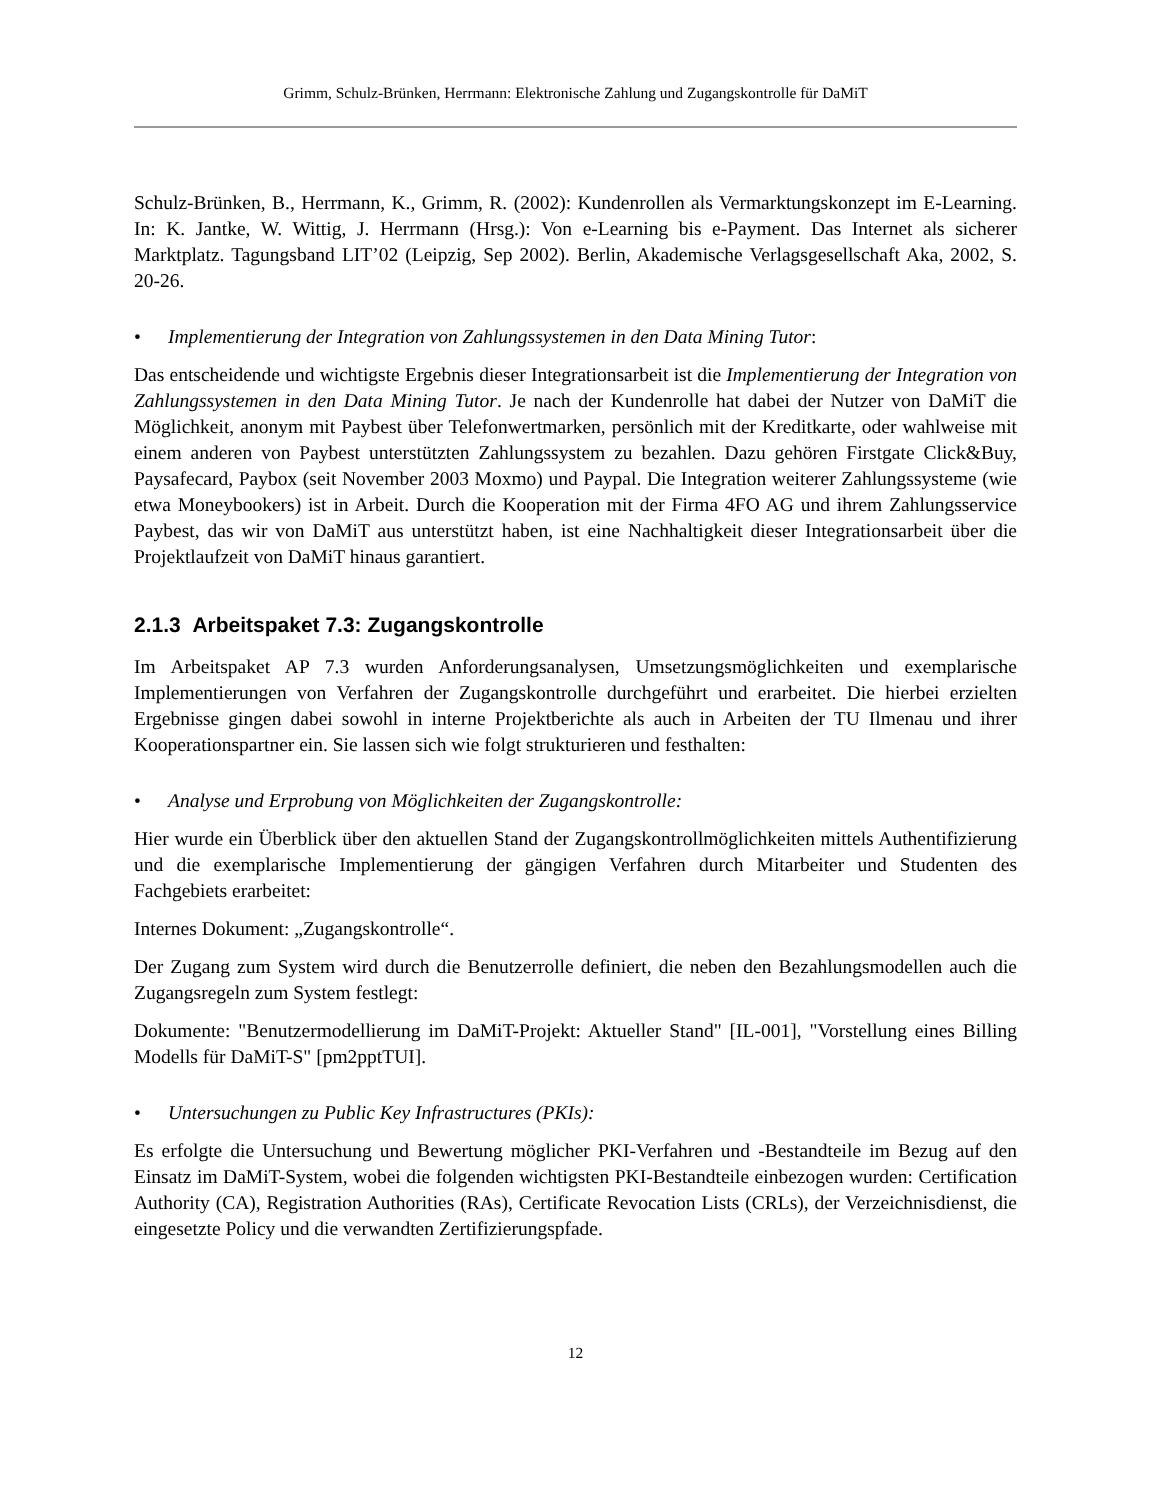Grimm, Schulz-Brünken, Herrmann: Elektronische Zahlung und Zugangskontrolle für DaMiT
Schulz-Brünken, B., Herrmann, K., Grimm, R. (2002): Kundenrollen als Vermarktungskonzept im E-Learning. In: K. Jantke, W. Wittig, J. Herrmann (Hrsg.): Von e-Learning bis e-Payment. Das Internet als sicherer Marktplatz. Tagungsband LIT’02 (Leipzig, Sep 2002). Berlin, Akademische Verlagsgesellschaft Aka, 2002, S. 20-26.
• Implementierung der Integration von Zahlungssystemen in den Data Mining Tutor:
Das entscheidende und wichtigste Ergebnis dieser Integrationsarbeit ist die Implementierung der Integration von Zahlungssystemen in den Data Mining Tutor. Je nach der Kundenrolle hat dabei der Nutzer von DaMiT die Möglichkeit, anonym mit Paybest über Telefonwertmarken, persönlich mit der Kreditkarte, oder wahlweise mit einem anderen von Paybest unterstützten Zahlungssystem zu bezahlen. Dazu gehören Firstgate Click&Buy, Paysafecard, Paybox (seit November 2003 Moxmo) und Paypal. Die Integration weiterer Zahlungssysteme (wie etwa Moneybookers) ist in Arbeit. Durch die Kooperation mit der Firma 4FO AG und ihrem Zahlungsservice Paybest, das wir von DaMiT aus unterstützt haben, ist eine Nachhaltigkeit dieser Integrationsarbeit über die Projektlaufzeit von DaMiT hinaus garantiert.
2.1.3 Arbeitspaket 7.3: Zugangskontrolle
Im Arbeitspaket AP 7.3 wurden Anforderungsanalysen, Umsetzungsmöglichkeiten und exemplarische Implementierungen von Verfahren der Zugangskontrolle durchgeführt und erarbeitet. Die hierbei erzielten Ergebnisse gingen dabei sowohl in interne Projektberichte als auch in Arbeiten der TU Ilmenau und ihrer Kooperationspartner ein. Sie lassen sich wie folgt strukturieren und festhalten:
• Analyse und Erprobung von Möglichkeiten der Zugangskontrolle:
Hier wurde ein Überblick über den aktuellen Stand der Zugangskontrollmöglichkeiten mittels Authentifizierung und die exemplarische Implementierung der gängigen Verfahren durch Mitarbeiter und Studenten des Fachgebiets erarbeitet:
Internes Dokument: „Zugangskontrolle“.
Der Zugang zum System wird durch die Benutzerrolle definiert, die neben den Bezahlungsmodellen auch die Zugangsregeln zum System festlegt:
Dokumente: "Benutzermodellierung im DaMiT-Projekt: Aktueller Stand" [IL-001], "Vorstellung eines Billing Modells für DaMiT-S" [pm2pptTUI].
• Untersuchungen zu Public Key Infrastructures (PKIs):
Es erfolgte die Untersuchung und Bewertung möglicher PKI-Verfahren und -Bestandteile im Bezug auf den Einsatz im DaMiT-System, wobei die folgenden wichtigsten PKI-Bestandteile einbezogen wurden: Certification Authority (CA), Registration Authorities (RAs), Certificate Revocation Lists (CRLs), der Verzeichnisdienst, die eingesetzte Policy und die verwandten Zertifizierungspfade.
12